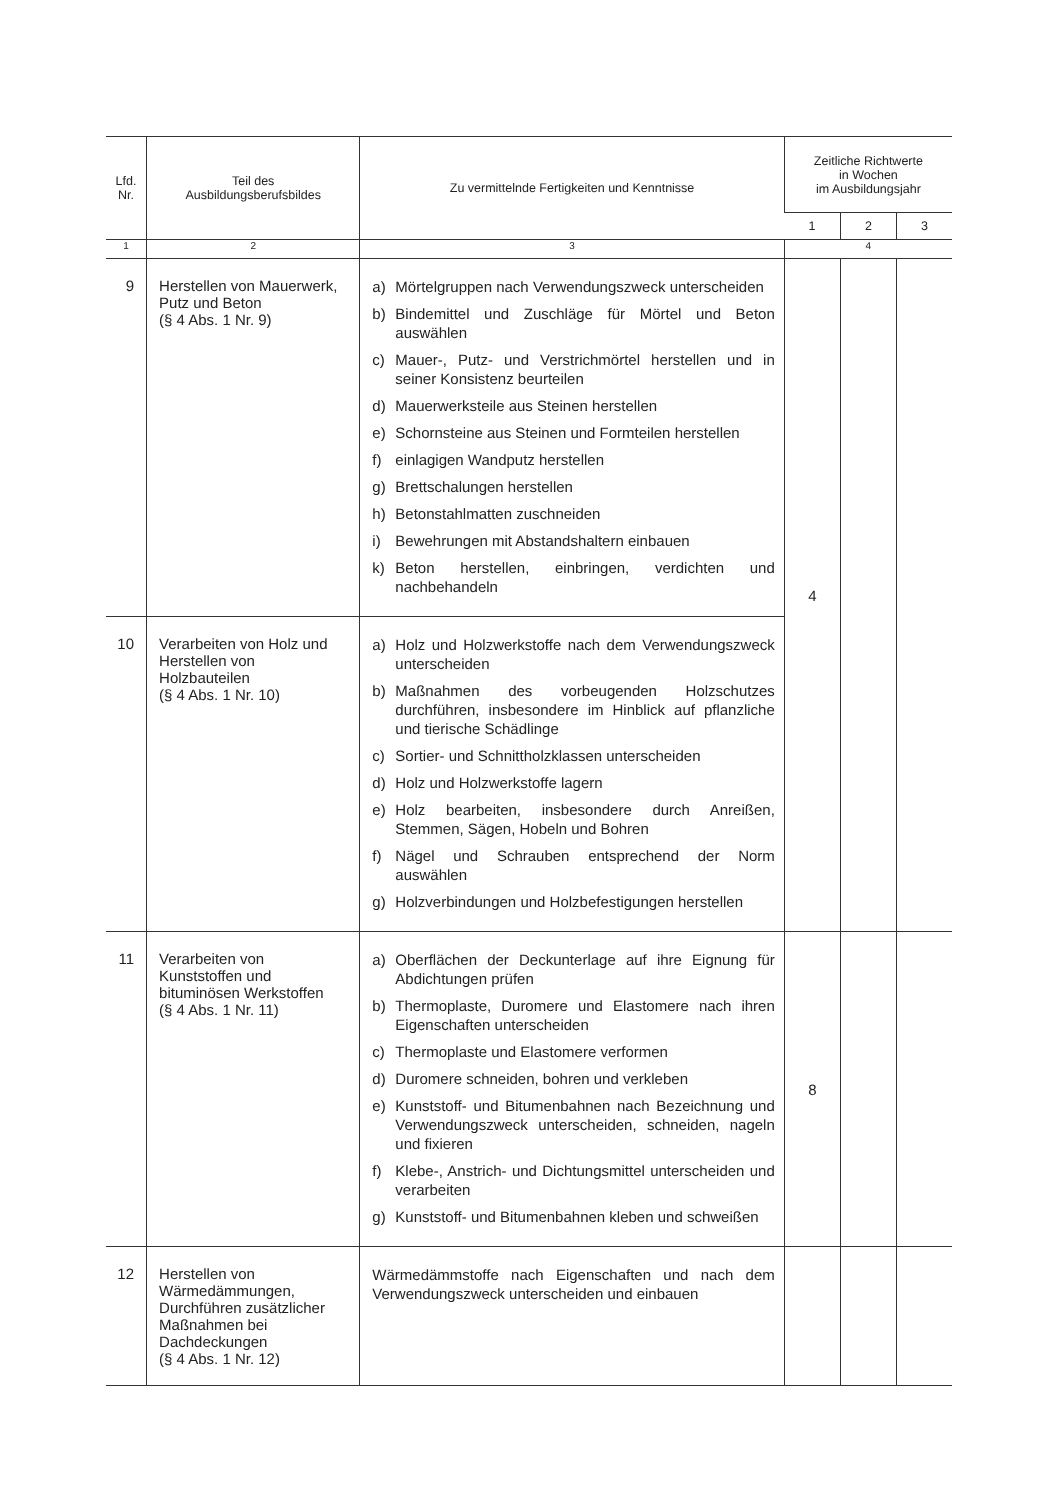| Lfd. Nr. | Teil des Ausbildungsberufsbildes | Zu vermittelnde Fertigkeiten und Kenntnisse | Zeitliche Richtwerte in Wochen im Ausbildungsjahr | | |
| --- | --- | --- | --- | --- | --- |
| | | | 1 | 2 | 3 |
| 1 | 2 | 3 | 4 | | |
| 9 | Herstellen von Mauerwerk, Putz und Beton (§ 4 Abs. 1 Nr. 9) | a) Mörtelgruppen nach Verwendungszweck unterscheiden b) Bindemittel und Zuschläge für Mörtel und Beton auswählen c) Mauer-, Putz- und Verstrichmörtel herstellen und in seiner Konsistenz beurteilen d) Mauerwerksteile aus Steinen herstellen e) Schornsteine aus Steinen und Formteilen herstellen f) einlagigen Wandputz herstellen g) Brettschalungen herstellen h) Betonstahlmatten zuschneiden i) Bewehrungen mit Abstandshaltern einbauen k) Beton herstellen, einbringen, verdichten und nachbehandeln | 4 | | |
| 10 | Verarbeiten von Holz und Herstellen von Holzbauteilen (§ 4 Abs. 1 Nr. 10) | a) Holz und Holzwerkstoffe nach dem Verwendungszweck unterscheiden b) Maßnahmen des vorbeugenden Holzschutzes durchführen, insbesondere im Hinblick auf pflanzliche und tierische Schädlinge c) Sortier- und Schnittholzklassen unterscheiden d) Holz und Holzwerkstoffe lagern e) Holz bearbeiten, insbesondere durch Anreißen, Stemmen, Sägen, Hobeln und Bohren f) Nägel und Schrauben entsprechend der Norm auswählen g) Holzverbindungen und Holzbefestigungen herstellen | | | |
| 11 | Verarbeiten von Kunststoffen und bituminösen Werkstoffen (§ 4 Abs. 1 Nr. 11) | a) Oberflächen der Deckunterlage auf ihre Eignung für Abdichtungen prüfen b) Thermoplaste, Duromere und Elastomere nach ihren Eigenschaften unterscheiden c) Thermoplaste und Elastomere verformen d) Duromere schneiden, bohren und verkleben e) Kunststoff- und Bitumenbahnen nach Bezeichnung und Verwendungszweck unterscheiden, schneiden, nageln und fixieren f) Klebe-, Anstrich- und Dichtungsmittel unterscheiden und verarbeiten g) Kunststoff- und Bitumenbahnen kleben und schweißen | 8 | | |
| 12 | Herstellen von Wärmedämmungen, Durchführen zusätzlicher Maßnahmen bei Dachdeckungen (§ 4 Abs. 1 Nr. 12) | Wärmedämmstoffe nach Eigenschaften und nach dem Verwendungszweck unterscheiden und einbauen | | | |